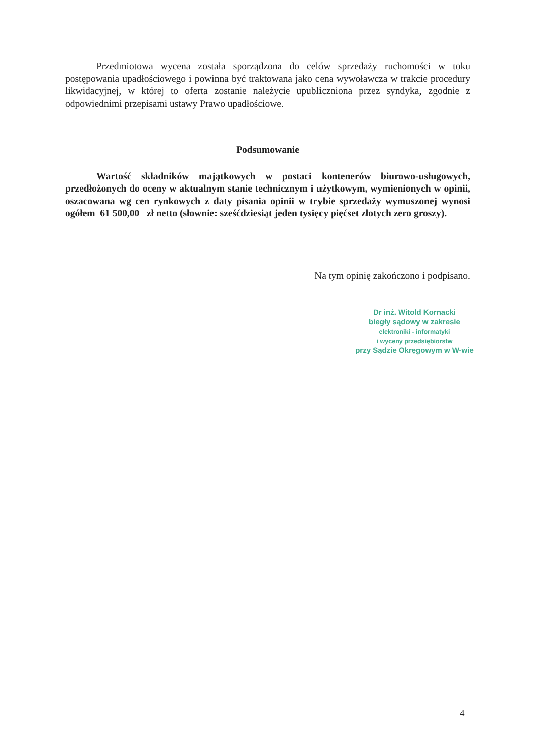Przedmiotowa wycena została sporządzona do celów sprzedaży ruchomości w toku postępowania upadłościowego i powinna być traktowana jako cena wywoławcza w trakcie procedury likwidacyjnej, w której to oferta zostanie należycie upubliczniona przez syndyka, zgodnie z odpowiednimi przepisami ustawy Prawo upadłościowe.
Podsumowanie
Wartość składników majątkowych w postaci kontenerów biurowo-usługowych, przedłożonych do oceny w aktualnym stanie technicznym i użytkowym, wymienionych w opinii, oszacowana wg cen rynkowych z daty pisania opinii w trybie sprzedaży wymuszonej wynosi ogółem 61 500,00 zł netto (słownie: sześćdziesiąt jeden tysięcy pięćset złotych zero groszy).
Na tym opinię zakończono i podpisano.
Dr inż. Witold Kornacki
biegły sądowy w zakresie
elektroniki - informatyki
i wyceny przedsiębiorstw
przy Sądzie Okręgowym w W-wie
4